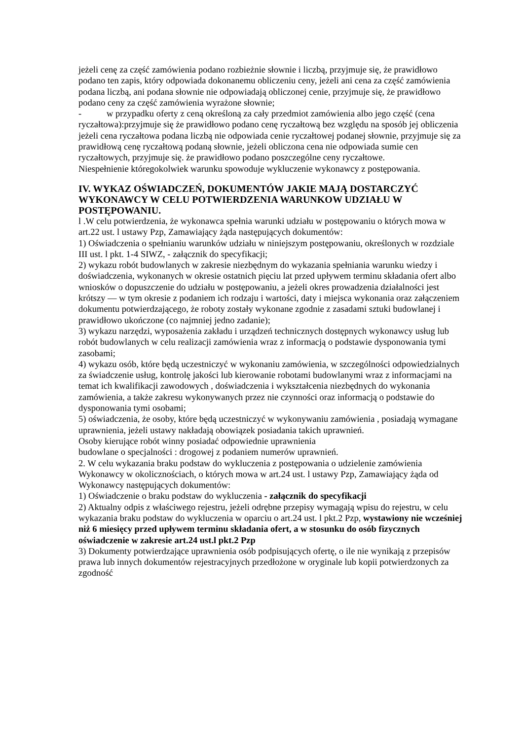jeżeli cenę za część zamówienia podano rozbieżnie słownie i liczbą, przyjmuje się, że prawidłowo podano ten zapis, który odpowiada dokonanemu obliczeniu ceny, jeżeli ani cena za część zamówienia podana liczbą, ani podana słownie nie odpowiadają obliczonej cenie, przyjmuje się, że prawidłowo podano ceny za część zamówienia wyrażone słownie;
- w przypadku oferty z ceną określoną za cały przedmiot zamówienia albo jego część (cena ryczałtowa):przyjmuje się że prawidłowo podano cenę ryczałtową bez względu na sposób jej obliczenia jeżeli cena ryczałtowa podana liczbą nie odpowiada cenie ryczałtowej podanej słownie, przyjmuje się za prawidłową cenę ryczałtową podaną słownie, jeżeli obliczona cena nie odpowiada sumie cen ryczałtowych, przyjmuje się. że prawidłowo podano poszczególne ceny ryczałtowe.
Niespełnienie któregokolwiek warunku spowoduje wykluczenie wykonawcy z postępowania.
IV. WYKAZ OŚWIADCZEŃ, DOKUMENTÓW JAKIE MAJĄ DOSTARCZYĆ WYKONAWCY W CELU POTWIERDZENIA WARUNKOW UDZIAŁU W POSTĘPOWANIU.
l .W celu potwierdzenia, że wykonawca spełnia warunki udziału w postępowaniu o których mowa w art.22 ust. l ustawy Pzp, Zamawiający żąda następujących dokumentów:
1) Oświadczenia o spełnianiu warunków udziału w niniejszym postępowaniu, określonych w rozdziale III ust. l pkt. 1-4 SIWZ, - załącznik do specyfikacji;
2) wykazu robót budowlanych w zakresie niezbędnym do wykazania spełniania warunku wiedzy i doświadczenia, wykonanych w okresie ostatnich pięciu lat przed upływem terminu składania ofert albo wniosków o dopuszczenie do udziału w postępowaniu, a jeżeli okres prowadzenia działalności jest krótszy — w tym okresie z podaniem ich rodzaju i wartości, daty i miejsca wykonania oraz załączeniem dokumentu potwierdzającego, że roboty zostały wykonane zgodnie z zasadami sztuki budowlanej i prawidłowo ukończone (co najmniej jedno zadanie);
3) wykazu narzędzi, wyposażenia zakładu i urządzeń technicznych dostępnych wykonawcy usług lub robót budowlanych w celu realizacji zamówienia wraz z informacją o podstawie dysponowania tymi zasobami;
4) wykazu osób, które będą uczestniczyć w wykonaniu zamówienia, w szczególności odpowiedzialnych za świadczenie usług, kontrolę jakości lub kierowanie robotami budowlanymi wraz z informacjami na temat ich kwalifikacji zawodowych , doświadczenia i wykształcenia niezbędnych do wykonania zamówienia, a także zakresu wykonywanych przez nie czynności oraz informacją o podstawie do dysponowania tymi osobami;
5) oświadczenia, że osoby, które będą uczestniczyć w wykonywaniu zamówienia , posiadają wymagane uprawnienia, jeżeli ustawy nakładają obowiązek posiadania takich uprawnień.
Osoby kierujące robót winny posiadać odpowiednie uprawnienia
budowlane o specjalności : drogowej z podaniem numerów uprawnień.
2. W celu wykazania braku podstaw do wykluczenia z postępowania o udzielenie zamówienia Wykonawcy w okolicznościach, o których mowa w art.24 ust. l ustawy Pzp, Zamawiający żąda od Wykonawcy następujących dokumentów:
1) Oświadczenie o braku podstaw do wykluczenia - załącznik do specyfikacji
2) Aktualny odpis z właściwego rejestru, jeżeli odrębne przepisy wymagają wpisu do rejestru, w celu wykazania braku podstaw do wykluczenia w oparciu o art.24 ust. l pkt.2 Pzp, wystawiony nie wcześniej niż 6 miesięcy przed upływem terminu składania ofert, a w stosunku do osób fizycznych oświadczenie w zakresie art.24 ust.l pkt.2 Pzp
3) Dokumenty potwierdzające uprawnienia osób podpisujących ofertę, o ile nie wynikają z przepisów prawa lub innych dokumentów rejestracyjnych przedłożone w oryginale lub kopii potwierdzonych za zgodność